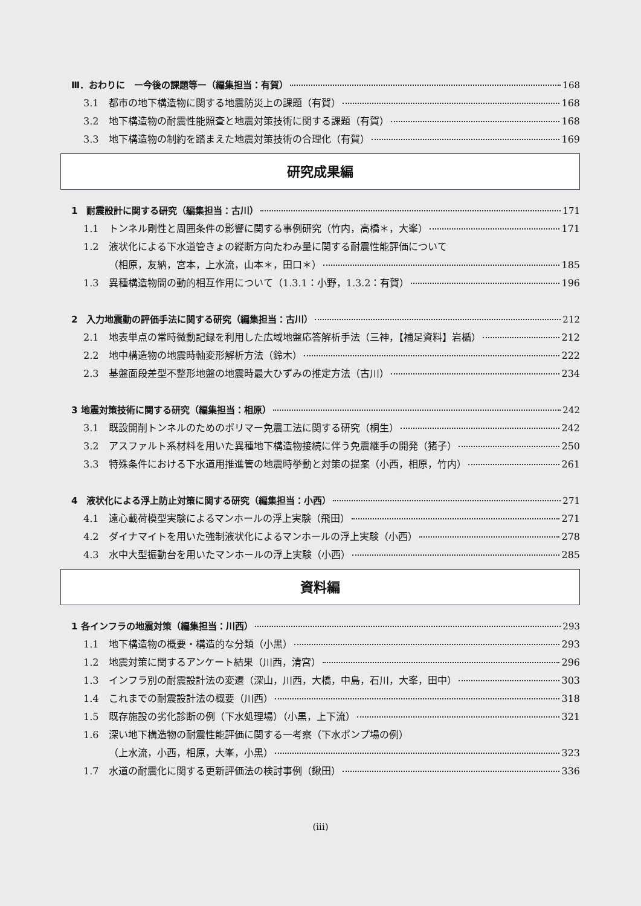Ⅲ．おわりに　ー今後の課題等ー（編集担当：有賀） 168
3.1 都市の地下構造物に関する地震防災上の課題（有賀） 168
3.2 地下構造物の耐震性能照査と地震対策技術に関する課題（有賀） 168
3.3 地下構造物の制約を踏まえた地震対策技術の合理化（有賀） 169
研究成果編
1　耐震設計に関する研究（編集担当：古川） 171
1.1 トンネル剛性と周囲条件の影響に関する事例研究（竹内，高橋＊，大峯） 171
1.2 液状化による下水道管きょの縦断方向たわみ量に関する耐震性能評価について
（相原，友納，宮本，上水流，山本＊，田口＊） 185
1.3 異種構造物間の動的相互作用について（1.3.1：小野，1.3.2：有賀） 196
2　入力地震動の評価手法に関する研究（編集担当：古川） 212
2.1 地表単点の常時微動記録を利用した広域地盤応答解析手法（三神，【補足資料】岩楯） 212
2.2 地中構造物の地震時軸変形解析方法（鈴木） 222
2.3 基盤面段差型不整形地盤の地震時最大ひずみの推定方法（古川） 234
3 地震対策技術に関する研究（編集担当：相原） 242
3.1 既設開削トンネルのためのポリマー免震工法に関する研究（桐生） 242
3.2 アスファルト系材料を用いた異種地下構造物接続に伴う免震継手の開発（猪子） 250
3.3 特殊条件における下水道用推進管の地震時挙動と対策の提案（小西，相原，竹内） 261
4　液状化による浮上防止対策に関する研究（編集担当：小西） 271
4.1 遠心載荷模型実験によるマンホールの浮上実験（飛田） 271
4.2 ダイナマイトを用いた強制液状化によるマンホールの浮上実験（小西） 278
4.3 水中大型振動台を用いたマンホールの浮上実験（小西） 285
資料編
1 各インフラの地震対策（編集担当：川西） 293
1.1 地下構造物の概要・構造的な分類（小黒） 293
1.2 地震対策に関するアンケート結果（川西，清宮） 296
1.3 インフラ別の耐震設計法の変遷（深山，川西，大橋，中島，石川，大峯，田中） 303
1.4 これまでの耐震設計法の概要（川西） 318
1.5 既存施設の劣化診断の例（下水処理場）（小黒，上下流） 321
1.6 深い地下構造物の耐震性能評価に関する一考察（下水ポンプ場の例）
（上水流，小西，相原，大峯，小黒） 323
1.7 水道の耐震化に関する更新評価法の検討事例（鍬田） 336
(iii)